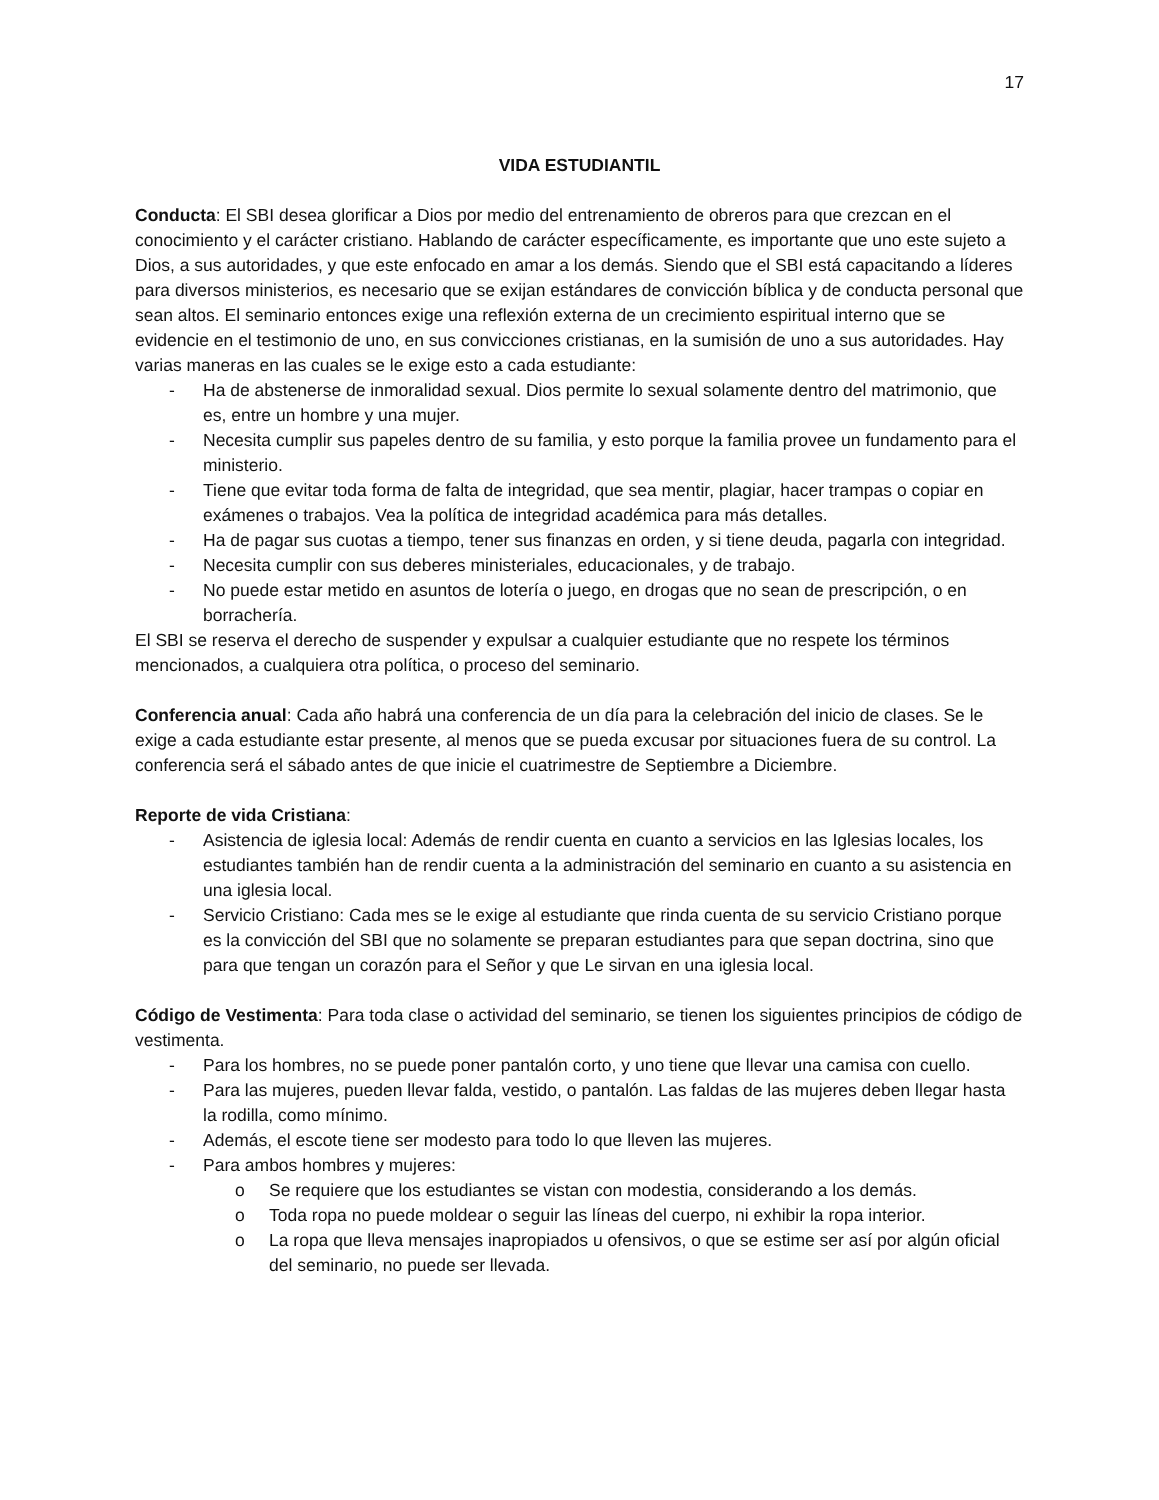17
VIDA ESTUDIANTIL
Conducta: El SBI desea glorificar a Dios por medio del entrenamiento de obreros para que crezcan en el conocimiento y el carácter cristiano. Hablando de carácter específicamente, es importante que uno este sujeto a Dios, a sus autoridades, y que este enfocado en amar a los demás. Siendo que el SBI está capacitando a líderes para diversos ministerios, es necesario que se exijan estándares de convicción bíblica y de conducta personal que sean altos. El seminario entonces exige una reflexión externa de un crecimiento espiritual interno que se evidencie en el testimonio de uno, en sus convicciones cristianas, en la sumisión de uno a sus autoridades. Hay varias maneras en las cuales se le exige esto a cada estudiante:
- Ha de abstenerse de inmoralidad sexual. Dios permite lo sexual solamente dentro del matrimonio, que es, entre un hombre y una mujer.
- Necesita cumplir sus papeles dentro de su familia, y esto porque la familia provee un fundamento para el ministerio.
- Tiene que evitar toda forma de falta de integridad, que sea mentir, plagiar, hacer trampas o copiar en exámenes o trabajos. Vea la política de integridad académica para más detalles.
- Ha de pagar sus cuotas a tiempo, tener sus finanzas en orden, y si tiene deuda, pagarla con integridad.
- Necesita cumplir con sus deberes ministeriales, educacionales, y de trabajo.
- No puede estar metido en asuntos de lotería o juego, en drogas que no sean de prescripción, o en borrachería.
El SBI se reserva el derecho de suspender y expulsar a cualquier estudiante que no respete los términos mencionados, a cualquiera otra política, o proceso del seminario.
Conferencia anual: Cada año habrá una conferencia de un día para la celebración del inicio de clases. Se le exige a cada estudiante estar presente, al menos que se pueda excusar por situaciones fuera de su control. La conferencia será el sábado antes de que inicie el cuatrimestre de Septiembre a Diciembre.
Reporte de vida Cristiana:
- Asistencia de iglesia local: Además de rendir cuenta en cuanto a servicios en las Iglesias locales, los estudiantes también han de rendir cuenta a la administración del seminario en cuanto a su asistencia en una iglesia local.
- Servicio Cristiano: Cada mes se le exige al estudiante que rinda cuenta de su servicio Cristiano porque es la convicción del SBI que no solamente se preparan estudiantes para que sepan doctrina, sino que para que tengan un corazón para el Señor y que Le sirvan en una iglesia local.
Código de Vestimenta: Para toda clase o actividad del seminario, se tienen los siguientes principios de código de vestimenta.
- Para los hombres, no se puede poner pantalón corto, y uno tiene que llevar una camisa con cuello.
- Para las mujeres, pueden llevar falda, vestido, o pantalón. Las faldas de las mujeres deben llegar hasta la rodilla, como mínimo.
- Además, el escote tiene ser modesto para todo lo que lleven las mujeres.
- Para ambos hombres y mujeres:
o Se requiere que los estudiantes se vistan con modestia, considerando a los demás.
o Toda ropa no puede moldear o seguir las líneas del cuerpo, ni exhibir la ropa interior.
o La ropa que lleva mensajes inapropiados u ofensivos, o que se estime ser así por algún oficial del seminario, no puede ser llevada.